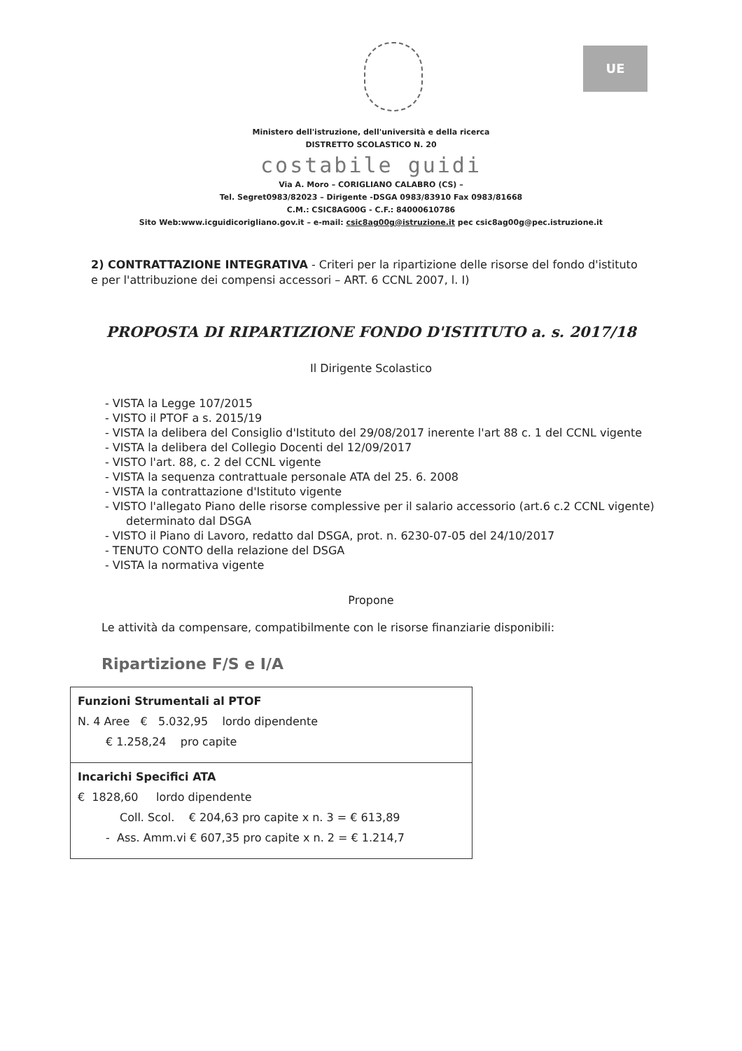UE
Ministero dell'istruzione, dell'università e della ricerca
DISTRETTO SCOLASTICO N. 20
costabile guidi
Via A. Moro – CORIGLIANO CALABRO (CS) –
Tel. Segret0983/82023 – Dirigente -DSGA 0983/83910 Fax 0983/81668
C.M.: CSIC8AG00G - C.F.: 84000610786
Sito Web:www.icguidicorigliano.gov.it – e-mail: csic8ag00g@istruzione.it pec csic8ag00g@pec.istruzione.it
2) CONTRATTAZIONE INTEGRATIVA - Criteri per la ripartizione delle risorse del fondo d'istituto e per l'attribuzione dei compensi accessori – ART. 6 CCNL 2007, l. I)
PROPOSTA DI RIPARTIZIONE FONDO D'ISTITUTO a. s. 2017/18
Il Dirigente Scolastico
- VISTA la Legge 107/2015
- VISTO il PTOF a s. 2015/19
- VISTA la delibera del Consiglio d'Istituto del 29/08/2017 inerente l'art 88 c. 1 del CCNL vigente
- VISTA la delibera del Collegio Docenti del 12/09/2017
- VISTO l'art. 88, c. 2 del CCNL vigente
- VISTA la sequenza contrattuale personale ATA del 25. 6. 2008
- VISTA la contrattazione d'Istituto vigente
- VISTO l'allegato Piano delle risorse complessive per il salario accessorio (art.6 c.2 CCNL vigente) determinato dal DSGA
- VISTO il Piano di Lavoro, redatto dal DSGA, prot. n. 6230-07-05 del 24/10/2017
- TENUTO CONTO della relazione del DSGA
- VISTA la normativa vigente
Propone
Le attività da compensare, compatibilmente con le risorse finanziarie disponibili:
Ripartizione F/S e I/A
| Funzioni Strumentali al PTOF N. 4 Aree € 5.032,95 lordo dipendente € 1.258,24 pro capite |
| Incarichi Specifici ATA € 1828,60 lordo dipendente Coll. Scol. € 204,63 pro capite x n. 3 = € 613,89 - Ass. Amm.vi € 607,35 pro capite x n. 2 = € 1.214,7 |